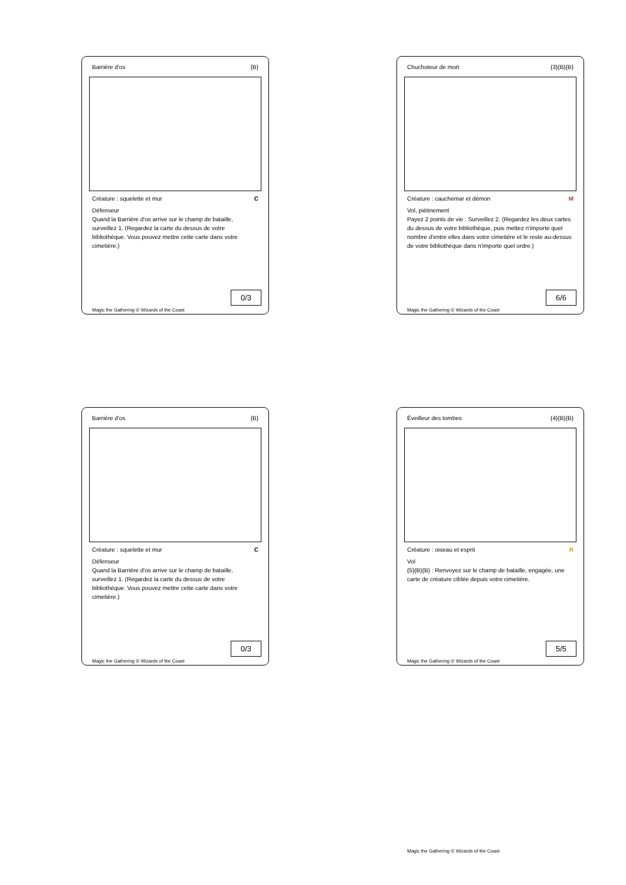Barrière d'os {B}
Créature : squelette et mur C
Défenseur
Quand la Barrière d'os arrive sur le champ de bataille, surveillez 1. (Regardez la carte du dessus de votre bibliothèque. Vous pouvez mettre cette carte dans votre cimetière.)
0/3
Magic the Gathering © Wizards of the Coast
Chuchoteur de mort {3}{B}{B}
Créature : cauchemar et démon M
Vol, piétinement
Payez 2 points de vie : Surveillez 2. (Regardez les deux cartes du dessus de votre bibliothèque, puis mettez n'importe quel nombre d'entre elles dans votre cimetière et le reste au-dessus de votre bibliothèque dans n'importe quel ordre.)
6/6
Magic the Gathering © Wizards of the Coast
Barrière d'os {B}
Créature : squelette et mur C
Défenseur
Quand la Barrière d'os arrive sur le champ de bataille, surveillez 1. (Regardez la carte du dessus de votre bibliothèque. Vous pouvez mettre cette carte dans votre cimetière.)
0/3
Magic the Gathering © Wizards of the Coast
Éveilleur des tombes {4}{B}{B}
Créature : oiseau et esprit R
Vol
{5}{B}{B} : Renvoyez sur le champ de bataille, engagée, une carte de créature ciblée depuis votre cimetière.
5/5
Magic the Gathering © Wizards of the Coast
Magic the Gathering © Wizards of the Coast